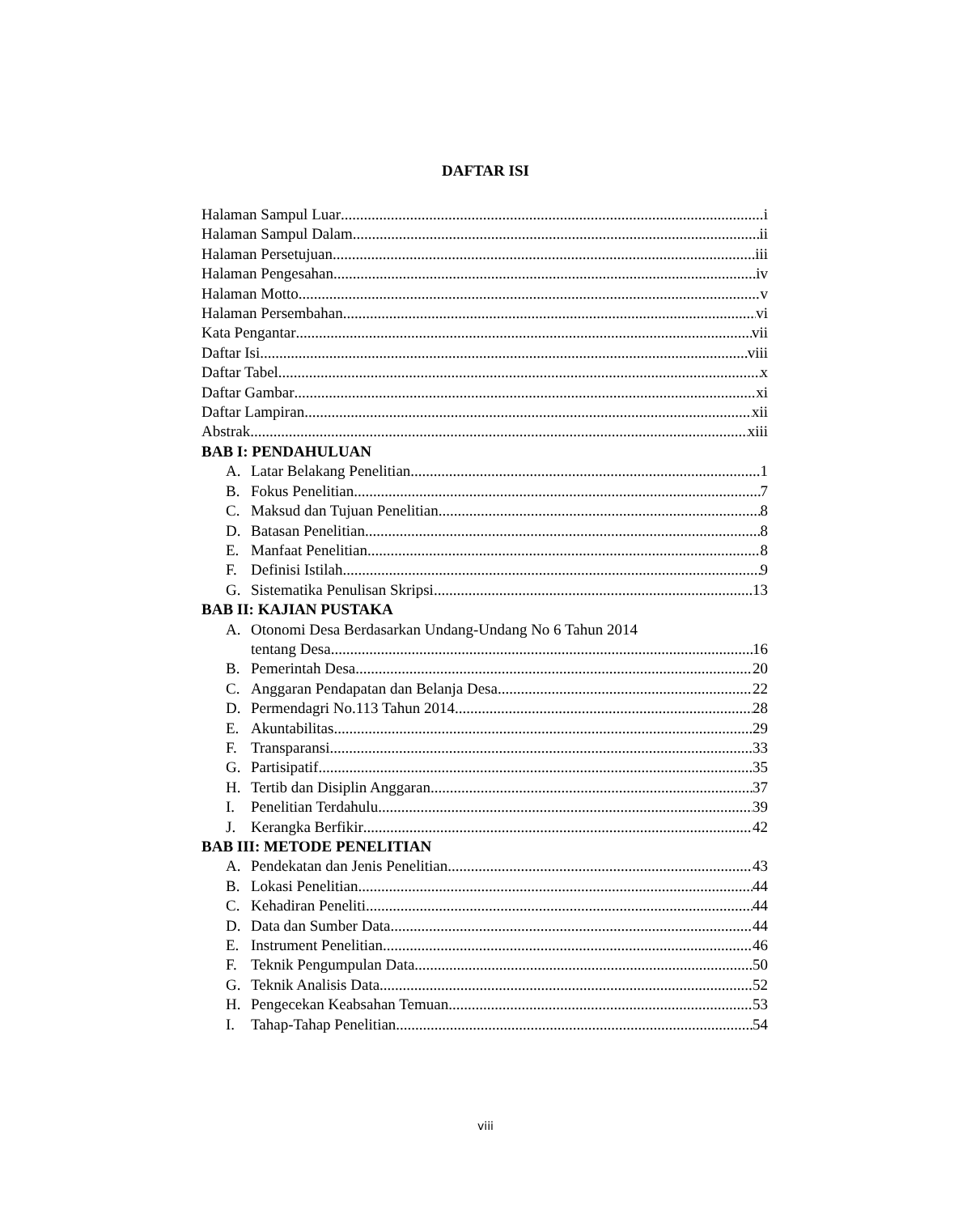DAFTAR ISI
Halaman Sampul Luar i
Halaman Sampul Dalam ii
Halaman Persetujuan iii
Halaman Pengesahan iv
Halaman Motto v
Halaman Persembahan vi
Kata Pengantar vii
Daftar Isi viii
Daftar Tabel x
Daftar Gambar xi
Daftar Lampiran xii
Abstrak xiii
BAB I: PENDAHULUAN
A. Latar Belakang Penelitian 1
B. Fokus Penelitian 7
C. Maksud dan Tujuan Penelitian 8
D. Batasan Penelitian 8
E. Manfaat Penelitian 8
F. Definisi Istilah 9
G. Sistematika Penulisan Skripsi 13
BAB II: KAJIAN PUSTAKA
A. Otonomi Desa Berdasarkan Undang-Undang No 6 Tahun 2014
tentang Desa 16
B. Pemerintah Desa 20
C. Anggaran Pendapatan dan Belanja Desa 22
D. Permendagri No.113 Tahun 2014 28
E. Akuntabilitas 29
F. Transparansi 33
G. Partisipatif 35
H. Tertib dan Disiplin Anggaran 37
I. Penelitian Terdahulu 39
J. Kerangka Berfikir 42
BAB III: METODE PENELITIAN
A. Pendekatan dan Jenis Penelitian 43
B. Lokasi Penelitian 44
C. Kehadiran Peneliti 44
D. Data dan Sumber Data 44
E. Instrument Penelitian 46
F. Teknik Pengumpulan Data 50
G. Teknik Analisis Data 52
H. Pengecekan Keabsahan Temuan 53
I. Tahap-Tahap Penelitian 54
viii